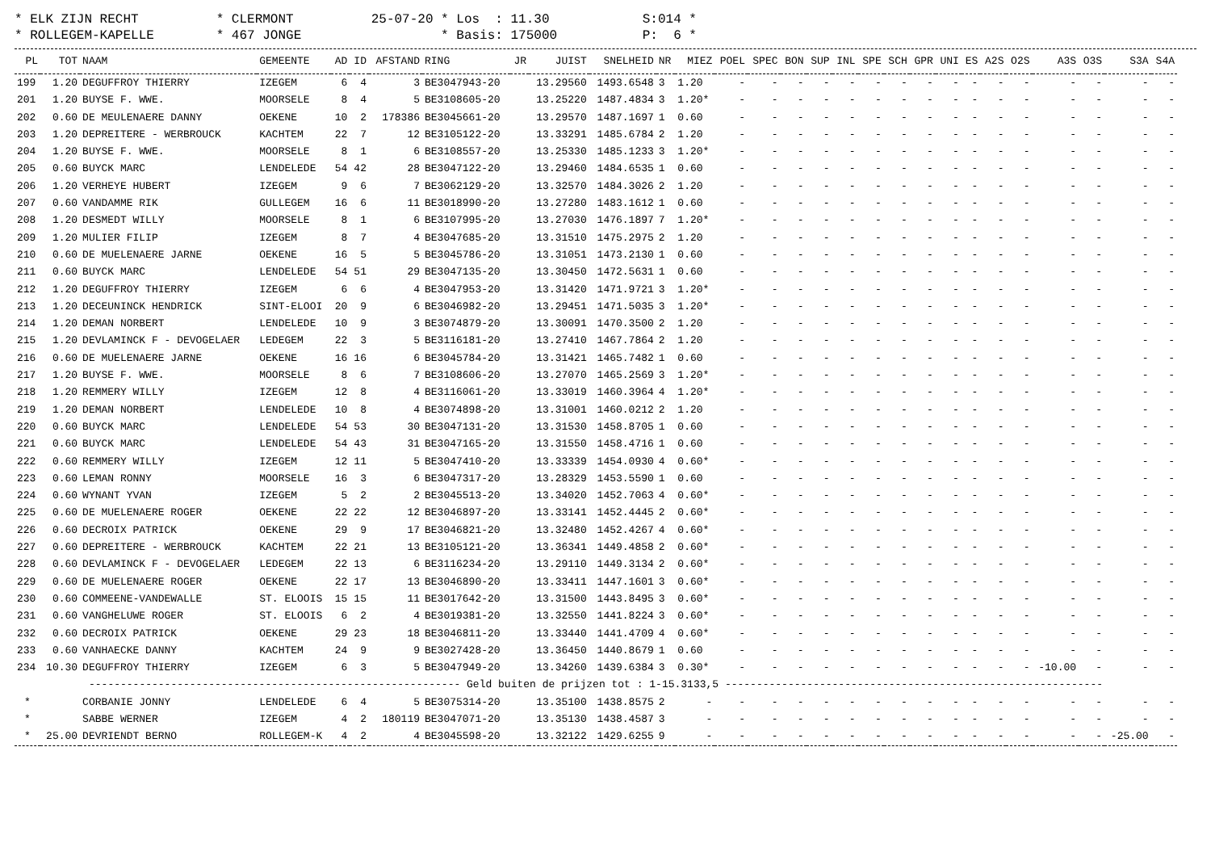* ELK ZIJN RECHT * CLERMONT 25-07-20 * Los : 11.30 S:014 * * ROLLEGEM-KAPELLE * 467 JONGE * Basis: 175000 P: 6 *
| PL | TOT | NAAM | GEMEENTE | AD | ID | AFSTAND | RING | JR | JUIST | SNELHEID | NR | MIEZ | POEL | SPEC | BON | SUP | INL | SPE | SCH | GPR | UNI | ES | A2S | O2S | A3S | O3S | S3A | S4A |
| --- | --- | --- | --- | --- | --- | --- | --- | --- | --- | --- | --- | --- | --- | --- | --- | --- | --- | --- | --- | --- | --- | --- | --- | --- | --- | --- | --- | --- |
| 199 | 1.20 | DEGUFFROY THIERRY | IZEGEM | 6 | 4 | 3 | BE3047943-20 | | 13.29560 | 1493.6548 | 3 | 1.20 | - | - | - | - | - | - | - | - | - | - | - | - | - | - | - | - |
| 201 | 1.20 | BUYSE F. WWE. | MOORSELE | 8 | 4 | 5 | BE3108605-20 | | 13.25220 | 1487.4834 | 3 | 1.20* | - | - | - | - | - | - | - | - | - | - | - | - | - | - | - | - |
| 202 | 0.60 | DE MEULENAERE DANNY | OEKENE | 10 | 2 | 178386 | BE3045661-20 | | 13.29570 | 1487.1697 | 1 | 0.60 | - | - | - | - | - | - | - | - | - | - | - | - | - | - | - | - |
| 203 | 1.20 | DEPREITERE - WERBROUCK | KACHTEM | 22 | 7 | 12 | BE3105122-20 | | 13.33291 | 1485.6784 | 2 | 1.20 | - | - | - | - | - | - | - | - | - | - | - | - | - | - | - | - |
| 204 | 1.20 | BUYSE F. WWE. | MOORSELE | 8 | 1 | 6 | BE3108557-20 | | 13.25330 | 1485.1233 | 3 | 1.20* | - | - | - | - | - | - | - | - | - | - | - | - | - | - | - | - |
| 205 | 0.60 | BUYCK MARC | LENDELEDE | 54 | 42 | 28 | BE3047122-20 | | 13.29460 | 1484.6535 | 1 | 0.60 | - | - | - | - | - | - | - | - | - | - | - | - | - | - | - | - |
| 206 | 1.20 | VERHEYE HUBERT | IZEGEM | 9 | 6 | 7 | BE3062129-20 | | 13.32570 | 1484.3026 | 2 | 1.20 | - | - | - | - | - | - | - | - | - | - | - | - | - | - | - | - |
| 207 | 0.60 | VANDAMME RIK | GULLEGEM | 16 | 6 | 11 | BE3018990-20 | | 13.27280 | 1483.1612 | 1 | 0.60 | - | - | - | - | - | - | - | - | - | - | - | - | - | - | - | - |
| 208 | 1.20 | DESMEDT WILLY | MOORSELE | 8 | 1 | 6 | BE3107995-20 | | 13.27030 | 1476.1897 | 7 | 1.20* | - | - | - | - | - | - | - | - | - | - | - | - | - | - | - | - |
| 209 | 1.20 | MULIER FILIP | IZEGEM | 8 | 7 | 4 | BE3047685-20 | | 13.31510 | 1475.2975 | 2 | 1.20 | - | - | - | - | - | - | - | - | - | - | - | - | - | - | - | - |
| 210 | 0.60 | DE MUELENAERE JARNE | OEKENE | 16 | 5 | 5 | BE3045786-20 | | 13.31051 | 1473.2130 | 1 | 0.60 | - | - | - | - | - | - | - | - | - | - | - | - | - | - | - | - |
| 211 | 0.60 | BUYCK MARC | LENDELEDE | 54 | 51 | 29 | BE3047135-20 | | 13.30450 | 1472.5631 | 1 | 0.60 | - | - | - | - | - | - | - | - | - | - | - | - | - | - | - | - |
| 212 | 1.20 | DEGUFFROY THIERRY | IZEGEM | 6 | 6 | 4 | BE3047953-20 | | 13.31420 | 1471.9721 | 3 | 1.20* | - | - | - | - | - | - | - | - | - | - | - | - | - | - | - | - |
| 213 | 1.20 | DECEUNINCK HENDRICK | SINT-ELOOI | 20 | 9 | 6 | BE3046982-20 | | 13.29451 | 1471.5035 | 3 | 1.20* | - | - | - | - | - | - | - | - | - | - | - | - | - | - | - | - |
| 214 | 1.20 | DEMAN NORBERT | LENDELEDE | 10 | 9 | 3 | BE3074879-20 | | 13.30091 | 1470.3500 | 2 | 1.20 | - | - | - | - | - | - | - | - | - | - | - | - | - | - | - | - |
| 215 | 1.20 | DEVLAMINCK F - DEVOGELAER | LEDEGEM | 22 | 3 | 5 | BE3116181-20 | | 13.27410 | 1467.7864 | 2 | 1.20 | - | - | - | - | - | - | - | - | - | - | - | - | - | - | - | - |
| 216 | 0.60 | DE MUELENAERE JARNE | OEKENE | 16 | 16 | 6 | BE3045784-20 | | 13.31421 | 1465.7482 | 1 | 0.60 | - | - | - | - | - | - | - | - | - | - | - | - | - | - | - | - |
| 217 | 1.20 | BUYSE F. WWE. | MOORSELE | 8 | 6 | 7 | BE3108606-20 | | 13.27070 | 1465.2569 | 3 | 1.20* | - | - | - | - | - | - | - | - | - | - | - | - | - | - | - | - |
| 218 | 1.20 | REMMERY WILLY | IZEGEM | 12 | 8 | 4 | BE3116061-20 | | 13.33019 | 1460.3964 | 4 | 1.20* | - | - | - | - | - | - | - | - | - | - | - | - | - | - | - | - |
| 219 | 1.20 | DEMAN NORBERT | LENDELEDE | 10 | 8 | 4 | BE3074898-20 | | 13.31001 | 1460.0212 | 2 | 1.20 | - | - | - | - | - | - | - | - | - | - | - | - | - | - | - | - |
| 220 | 0.60 | BUYCK MARC | LENDELEDE | 54 | 53 | 30 | BE3047131-20 | | 13.31530 | 1458.8705 | 1 | 0.60 | - | - | - | - | - | - | - | - | - | - | - | - | - | - | - | - |
| 221 | 0.60 | BUYCK MARC | LENDELEDE | 54 | 43 | 31 | BE3047165-20 | | 13.31550 | 1458.4716 | 1 | 0.60 | - | - | - | - | - | - | - | - | - | - | - | - | - | - | - | - |
| 222 | 0.60 | REMMERY WILLY | IZEGEM | 12 | 11 | 5 | BE3047410-20 | | 13.33339 | 1454.0930 | 4 | 0.60* | - | - | - | - | - | - | - | - | - | - | - | - | - | - | - | - |
| 223 | 0.60 | LEMAN RONNY | MOORSELE | 16 | 3 | 6 | BE3047317-20 | | 13.28329 | 1453.5590 | 1 | 0.60 | - | - | - | - | - | - | - | - | - | - | - | - | - | - | - | - |
| 224 | 0.60 | WYNANT YVAN | IZEGEM | 5 | 2 | 2 | BE3045513-20 | | 13.34020 | 1452.7063 | 4 | 0.60* | - | - | - | - | - | - | - | - | - | - | - | - | - | - | - | - |
| 225 | 0.60 | DE MUELENAERE ROGER | OEKENE | 22 | 22 | 12 | BE3046897-20 | | 13.33141 | 1452.4445 | 2 | 0.60* | - | - | - | - | - | - | - | - | - | - | - | - | - | - | - | - |
| 226 | 0.60 | DECROIX PATRICK | OEKENE | 29 | 9 | 17 | BE3046821-20 | | 13.32480 | 1452.4267 | 4 | 0.60* | - | - | - | - | - | - | - | - | - | - | - | - | - | - | - | - |
| 227 | 0.60 | DEPREITERE - WERBROUCK | KACHTEM | 22 | 21 | 13 | BE3105121-20 | | 13.36341 | 1449.4858 | 2 | 0.60* | - | - | - | - | - | - | - | - | - | - | - | - | - | - | - | - |
| 228 | 0.60 | DEVLAMINCK F - DEVOGELAER | LEDEGEM | 22 | 13 | 6 | BE3116234-20 | | 13.29110 | 1449.3134 | 2 | 0.60* | - | - | - | - | - | - | - | - | - | - | - | - | - | - | - | - |
| 229 | 0.60 | DE MUELENAERE ROGER | OEKENE | 22 | 17 | 13 | BE3046890-20 | | 13.33411 | 1447.1601 | 3 | 0.60* | - | - | - | - | - | - | - | - | - | - | - | - | - | - | - | - |
| 230 | 0.60 | COMMEENE-VANDEWALLE | ST. ELOOIS | 15 | 15 | 11 | BE3017642-20 | | 13.31500 | 1443.8495 | 3 | 0.60* | - | - | - | - | - | - | - | - | - | - | - | - | - | - | - | - |
| 231 | 0.60 | VANGHELUWE ROGER | ST. ELOOIS | 6 | 2 | 4 | BE3019381-20 | | 13.32550 | 1441.8224 | 3 | 0.60* | - | - | - | - | - | - | - | - | - | - | - | - | - | - | - | - |
| 232 | 0.60 | DECROIX PATRICK | OEKENE | 29 | 23 | 18 | BE3046811-20 | | 13.33440 | 1441.4709 | 4 | 0.60* | - | - | - | - | - | - | - | - | - | - | - | - | - | - | - | - |
| 233 | 0.60 | VANHAECKE DANNY | KACHTEM | 24 | 9 | 9 | BE3027428-20 | | 13.36450 | 1440.8679 | 1 | 0.60 | - | - | - | - | - | - | - | - | - | - | - | - | - | - | - | - |
| 234 | 10.30 | DEGUFFROY THIERRY | IZEGEM | 6 | 3 | 5 | BE3047949-20 | | 13.34260 | 1439.6384 | 3 | 0.30* | - | - | - | - | - | - | - | - | - | - | - | - | -10.00 | - | - | - |
| ----------------------------------------------------------- Geld buiten de prijzen tot : 1-15.3133,5 ------------------------------------------------------------ | | | | | | | | | | | | | | | | | | | | | | | | | | | | |
| * | | CORBANIE JONNY | LENDELEDE | 6 | 4 | 5 | BE3075314-20 | | 13.35100 | 1438.8575 | 2 | - | - | - | - | - | - | - | - | - | - | - | - | - | - | - | - | - |
| * | | SABBE WERNER | IZEGEM | 4 | 2 | 180119 | BE3047071-20 | | 13.35130 | 1438.4587 | 3 | - | - | - | - | - | - | - | - | - | - | - | - | - | - | - | - | - |
| * | 25.00 | DEVRIENDT BERNO | ROLLEGEM-K | 4 | 2 | 4 | BE3045598-20 | | 13.32122 | 1429.6255 | 9 | - | - | - | - | - | - | - | - | - | - | - | - | - | - | - | -25.00 | - |